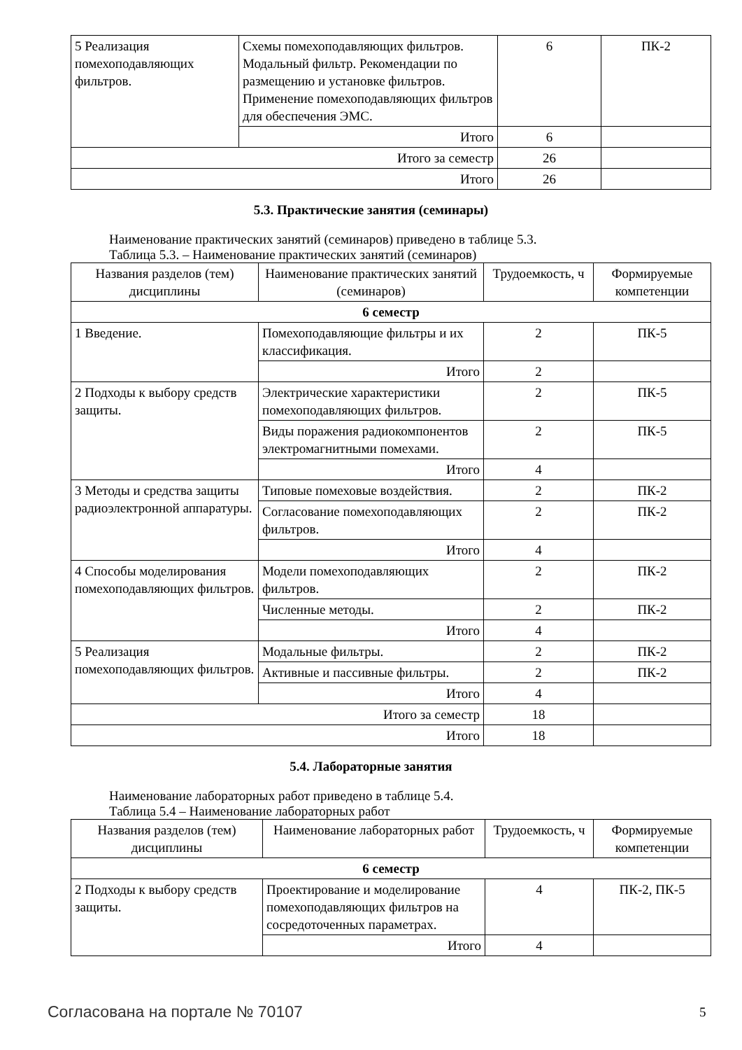| 5 Реализация помехоподавляющих фильтров. | Схемы помехоподавляющих фильтров. Модальный фильтр. Рекомендации по размещению и установке фильтров. Применение помехоподавляющих фильтров для обеспечения ЭМС. | 6 | ПК-2 |
| | Итого | 6 | |
| Итого за семестр | | 26 | |
| Итого | | 26 | |
5.3. Практические занятия (семинары)
Наименование практических занятий (семинаров) приведено в таблице 5.3.
Таблица 5.3. – Наименование практических занятий (семинаров)
| Названия разделов (тем) дисциплины | Наименование практических занятий (семинаров) | Трудоемкость, ч | Формируемые компетенции |
| --- | --- | --- | --- |
| 6 семестр | | | |
| 1 Введение. | Помехоподавляющие фильтры и их классификация. | 2 | ПК-5 |
| | Итого | 2 | |
| 2 Подходы к выбору средств защиты. | Электрические характеристики помехоподавляющих фильтров. | 2 | ПК-5 |
| | Виды поражения радиокомпонентов электромагнитными помехами. | 2 | ПК-5 |
| | Итого | 4 | |
| 3 Методы и средства защиты радиоэлектронной аппаратуры. | Типовые помеховые воздействия. | 2 | ПК-2 |
| | Согласование помехоподавляющих фильтров. | 2 | ПК-2 |
| | Итого | 4 | |
| 4 Способы моделирования помехоподавляющих фильтров. | Модели помехоподавляющих фильтров. | 2 | ПК-2 |
| | Численные методы. | 2 | ПК-2 |
| | Итого | 4 | |
| 5 Реализация помехоподавляющих фильтров. | Модальные фильтры. | 2 | ПК-2 |
| | Активные и пассивные фильтры. | 2 | ПК-2 |
| | Итого | 4 | |
| Итого за семестр | | 18 | |
| Итого | | 18 | |
5.4. Лабораторные занятия
Наименование лабораторных работ приведено в таблице 5.4.
Таблица 5.4 – Наименование лабораторных работ
| Названия разделов (тем) дисциплины | Наименование лабораторных работ | Трудоемкость, ч | Формируемые компетенции |
| --- | --- | --- | --- |
| 6 семестр | | | |
| 2 Подходы к выбору средств защиты. | Проектирование и моделирование помехоподавляющих фильтров на сосредоточенных параметрах. | 4 | ПК-2, ПК-5 |
| | Итого | 4 | |
Согласована на портале № 70107 5